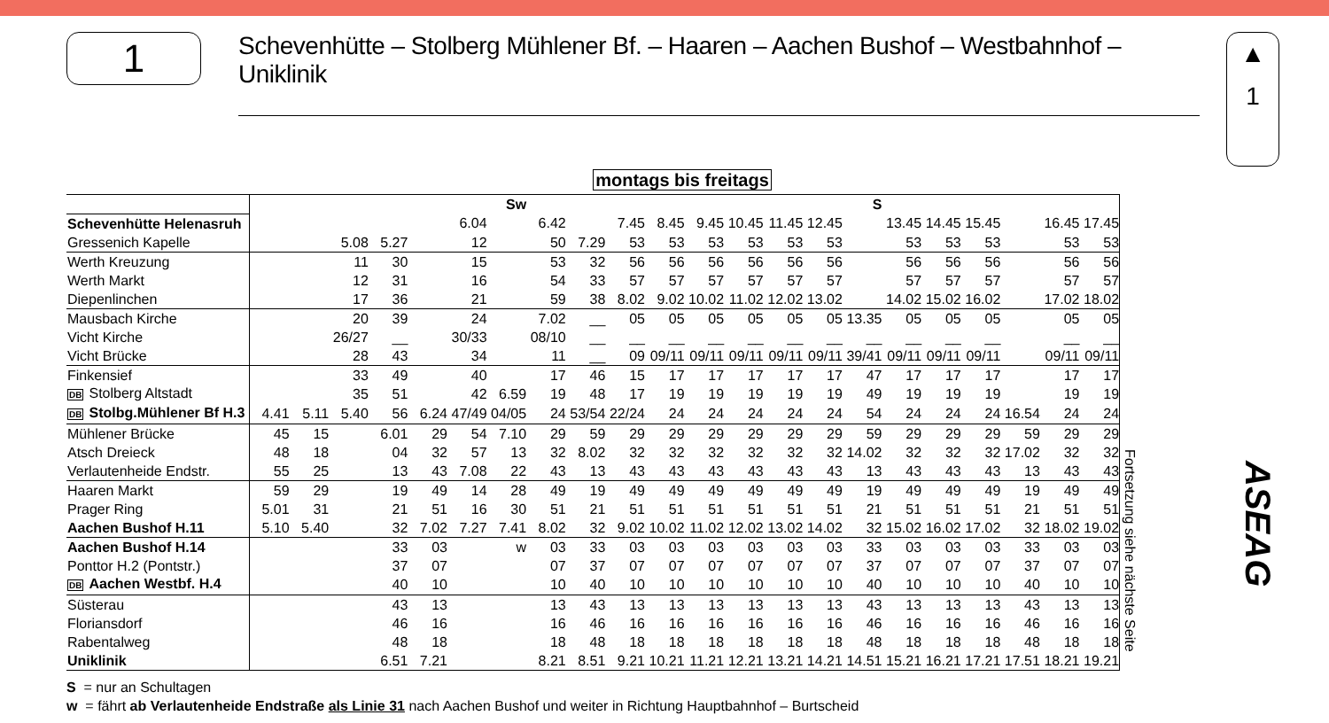1
Schevenhütte – Stolberg Mühlener Bf. – Haaren – Aachen Bushof – Westbahnhof – Uniklinik
▲
1
montags bis freitags
| | | | | | | | Sw | | | | | | | | | S | | | | | | |
| Schevenhütte Helenasruh | | | | | | 6.04 | | 6.42 | | 7.45 | 8.45 | 9.45 | 10.45 | 11.45 | 12.45 | | 13.45 | 14.45 | 15.45 | | 16.45 | 17.45 |
| Gressenich Kapelle | | | 5.08 | 5.27 | | 12 | | 50 | 7.29 | 53 | 53 | 53 | 53 | 53 | 53 | | 53 | 53 | 53 | | 53 | 53 |
| Werth Kreuzung | | | 11 | 30 | | 15 | | 53 | 32 | 56 | 56 | 56 | 56 | 56 | 56 | | 56 | 56 | 56 | | 56 | 56 |
| Werth Markt | | | 12 | 31 | | 16 | | 54 | 33 | 57 | 57 | 57 | 57 | 57 | 57 | | 57 | 57 | 57 | | 57 | 57 |
| Diepenlinchen | | | 17 | 36 | | 21 | | 59 | 38 | 8.02 | 9.02 | 10.02 | 11.02 | 12.02 | 13.02 | | 14.02 | 15.02 | 16.02 | | 17.02 | 18.02 |
| Mausbach Kirche | | | 20 | 39 | | 24 | | 7.02 | __ | 05 | 05 | 05 | 05 | 05 | 05 | 13.35 | 05 | 05 | 05 | | 05 | 05 |
| Vicht Kirche | | | 26/27 | __ | | 30/33 | | 08/10 | __ | __ | __ | __ | __ | __ | __ | __ | __ | __ | __ | | __ | __ |
| Vicht Brücke | | | 28 | 43 | | 34 | | 11 | __ | 09 | 09/11 | 09/11 | 09/11 | 09/11 | 09/11 | 39/41 | 09/11 | 09/11 | 09/11 | | 09/11 | 09/11 |
| Finkensief | | | 33 | 49 | | 40 | | 17 | 46 | 15 | 17 | 17 | 17 | 17 | 17 | 47 | 17 | 17 | 17 | | 17 | 17 |
| DB Stolberg Altstadt | | | 35 | 51 | | 42 | 6.59 | 19 | 48 | 17 | 19 | 19 | 19 | 19 | 19 | 49 | 19 | 19 | 19 | | 19 | 19 |
| DB Stolbg.Mühlener Bf H.3 | 4.41 | 5.11 | 5.40 | 56 | 6.24 | 47/49 | 04/05 | 24 | 53/54 | 22/24 | 24 | 24 | 24 | 24 | 24 | 54 | 24 | 24 | 24 | 16.54 | 24 | 24 |
| Mühlener Brücke | 45 | 15 | | 6.01 | 29 | 54 | 7.10 | 29 | 59 | 29 | 29 | 29 | 29 | 29 | 29 | 59 | 29 | 29 | 29 | 59 | 29 | 29 |
| Atsch Dreieck | 48 | 18 | | 04 | 32 | 57 | 13 | 32 | 8.02 | 32 | 32 | 32 | 32 | 32 | 32 | 14.02 | 32 | 32 | 32 | 17.02 | 32 | 32 |
| Verlautenheide Endstr. | 55 | 25 | | 13 | 43 | 7.08 | 22 | 43 | 13 | 43 | 43 | 43 | 43 | 43 | 43 | 13 | 43 | 43 | 43 | 13 | 43 | 43 |
| Haaren Markt | 59 | 29 | | 19 | 49 | 14 | 28 | 49 | 19 | 49 | 49 | 49 | 49 | 49 | 49 | 19 | 49 | 49 | 49 | 19 | 49 | 49 |
| Prager Ring | 5.01 | 31 | | 21 | 51 | 16 | 30 | 51 | 21 | 51 | 51 | 51 | 51 | 51 | 51 | 21 | 51 | 51 | 51 | 21 | 51 | 51 |
| Aachen Bushof H.11 | 5.10 | 5.40 | | 32 | 7.02 | 7.27 | 7.41 | 8.02 | 32 | 9.02 | 10.02 | 11.02 | 12.02 | 13.02 | 14.02 | 32 | 15.02 | 16.02 | 17.02 | 32 | 18.02 | 19.02 |
| Aachen Bushof H.14 | | | | 33 | 03 | | w | 03 | 33 | 03 | 03 | 03 | 03 | 03 | 03 | 33 | 03 | 03 | 03 | 33 | 03 | 03 |
| Ponttor H.2 (Pontstr.) | | | | 37 | 07 | | | 07 | 37 | 07 | 07 | 07 | 07 | 07 | 07 | 37 | 07 | 07 | 07 | 37 | 07 | 07 |
| DB Aachen Westbf. H.4 | | | | 40 | 10 | | | 10 | 40 | 10 | 10 | 10 | 10 | 10 | 10 | 40 | 10 | 10 | 10 | 40 | 10 | 10 |
| Süsterau | | | | 43 | 13 | | | 13 | 43 | 13 | 13 | 13 | 13 | 13 | 13 | 43 | 13 | 13 | 13 | 43 | 13 | 13 |
| Floriansdorf | | | | 46 | 16 | | | 16 | 46 | 16 | 16 | 16 | 16 | 16 | 16 | 46 | 16 | 16 | 16 | 46 | 16 | 16 |
| Rabentalweg | | | | 48 | 18 | | | 18 | 48 | 18 | 18 | 18 | 18 | 18 | 18 | 48 | 18 | 18 | 18 | 48 | 18 | 18 |
| Uniklinik | | | | 6.51 | 7.21 | | | 8.21 | 8.51 | 9.21 | 10.21 | 11.21 | 12.21 | 13.21 | 14.21 | 14.51 | 15.21 | 16.21 | 17.21 | 17.51 | 18.21 | 19.21 |
Fortsetzung siehe nächste Seite
S = nur an Schultagen
w = fährt ab Verlautenheide Endstraße als Linie 31 nach Aachen Bushof und weiter in Richtung Hauptbahnhof – Burtscheid
ASEAG